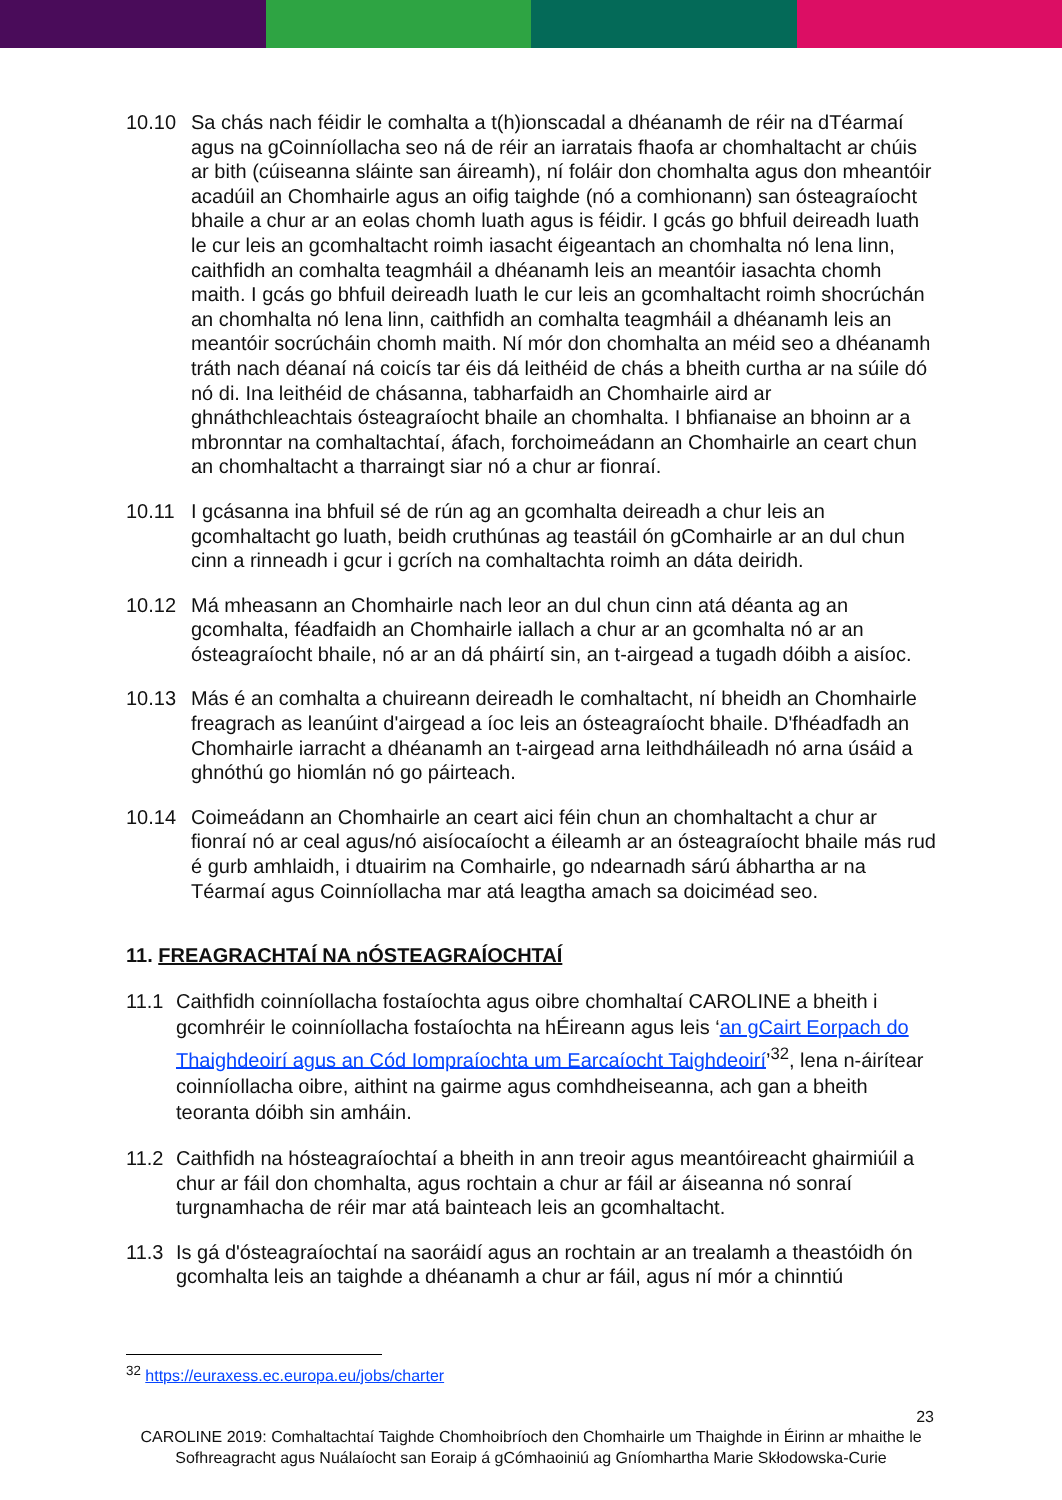10.10 Sa chás nach féidir le comhalta a t(h)ionscadal a dhéanamh de réir na dTéarmaí agus na gCoinníollacha seo ná de réir an iarratais fhaofa ar chomhaltacht ar chúis ar bith (cúiseanna sláinte san áireamh), ní foláir don chomhalta agus don mheantóir acadúil an Chomhairle agus an oifig taighde (nó a comhionann) san ósteagraíocht bhaile a chur ar an eolas chomh luath agus is féidir. I gcás go bhfuil deireadh luath le cur leis an gcomhaltacht roimh iasacht éigeantach an chomhalta nó lena linn, caithfidh an comhalta teagmháil a dhéanamh leis an meantóir iasachta chomh maith. I gcás go bhfuil deireadh luath le cur leis an gcomhaltacht roimh shocrúchán an chomhalta nó lena linn, caithfidh an comhalta teagmháil a dhéanamh leis an meantóir socrúcháin chomh maith. Ní mór don chomhalta an méid seo a dhéanamh tráth nach déanaí ná coicís tar éis dá leithéid de chás a bheith curtha ar na súile dó nó di. Ina leithéid de chásanna, tabharfaidh an Chomhairle aird ar ghnáthchleachtais ósteagraíocht bhaile an chomhalta. I bhfianaise an bhoinn ar a mbronntar na comhaltachtaí, áfach, forchoimeádann an Chomhairle an ceart chun an chomhaltacht a tharraingt siar nó a chur ar fionraí.
10.11 I gcásanna ina bhfuil sé de rún ag an gcomhalta deireadh a chur leis an gcomhaltacht go luath, beidh cruthúnas ag teastáil ón gComhairle ar an dul chun cinn a rinneadh i gcur i gcrích na comhaltachta roimh an dáta deiridh.
10.12 Má mheasann an Chomhairle nach leor an dul chun cinn atá déanta ag an gcomhalta, féadfaidh an Chomhairle iallach a chur ar an gcomhalta nó ar an ósteagraíocht bhaile, nó ar an dá pháirtí sin, an t-airgead a tugadh dóibh a aisíoc.
10.13 Más é an comhalta a chuireann deireadh le comhaltacht, ní bheidh an Chomhairle freagrach as leanúint d'airgead a íoc leis an ósteagraíocht bhaile. D'fhéadfadh an Chomhairle iarracht a dhéanamh an t-airgead arna leithdháileadh nó arna úsáid a ghnóthú go hiomlán nó go páirteach.
10.14 Coimeádann an Chomhairle an ceart aici féin chun an chomhaltacht a chur ar fionraí nó ar ceal agus/nó aisíocaíocht a éileamh ar an ósteagraíocht bhaile más rud é gurb amhlaidh, i dtuairim na Comhairle, go ndearnadh sárú ábhartha ar na Téarmaí agus Coinníollacha mar atá leagtha amach sa doiciméad seo.
11. FREAGRACHTAÍ NA nÓSTEAGRAÍOCHTAÍ
11.1 Caithfidh coinníollacha fostaíochta agus oibre chomhaltaí CAROLINE a bheith i gcomhréir le coinníollacha fostaíochta na hÉireann agus leis ‘an gCairt Eorpach do Thaighdeoirí agus an Cód Iompraíochta um Earcaíocht Taighdeoirí’<sup>32</sup>, lena n-áirítear coinníollacha oibre, aithint na gairme agus comhdheiseanna, ach gan a bheith teoranta dóibh sin amháin.
11.2 Caithfidh na hósteagraíochtaí a bheith in ann treoir agus meantóireacht ghairmiúil a chur ar fáil don chomhalta, agus rochtain a chur ar fáil ar áiseanna nó sonraí turgnamhacha de réir mar atá bainteach leis an gcomhaltacht.
11.3 Is gá d'ósteagraíochtaí na saoráidí agus an rochtain ar an trealamh a theastóidh ón gcomhalta leis an taighde a dhéanamh a chur ar fáil, agus ní mór a chinntiú
<sup>32</sup> https://euraxess.ec.europa.eu/jobs/charter
23
CAROLINE 2019: Comhaltachtaí Taighde Chomhoibríoch den Chomhairle um Thaighde in Éirinn ar mhaithe le Sofhreagracht agus Nuálaíocht san Eoraip á gCómhaoiniú ag Gníomhartha Marie Skłodowska-Curie